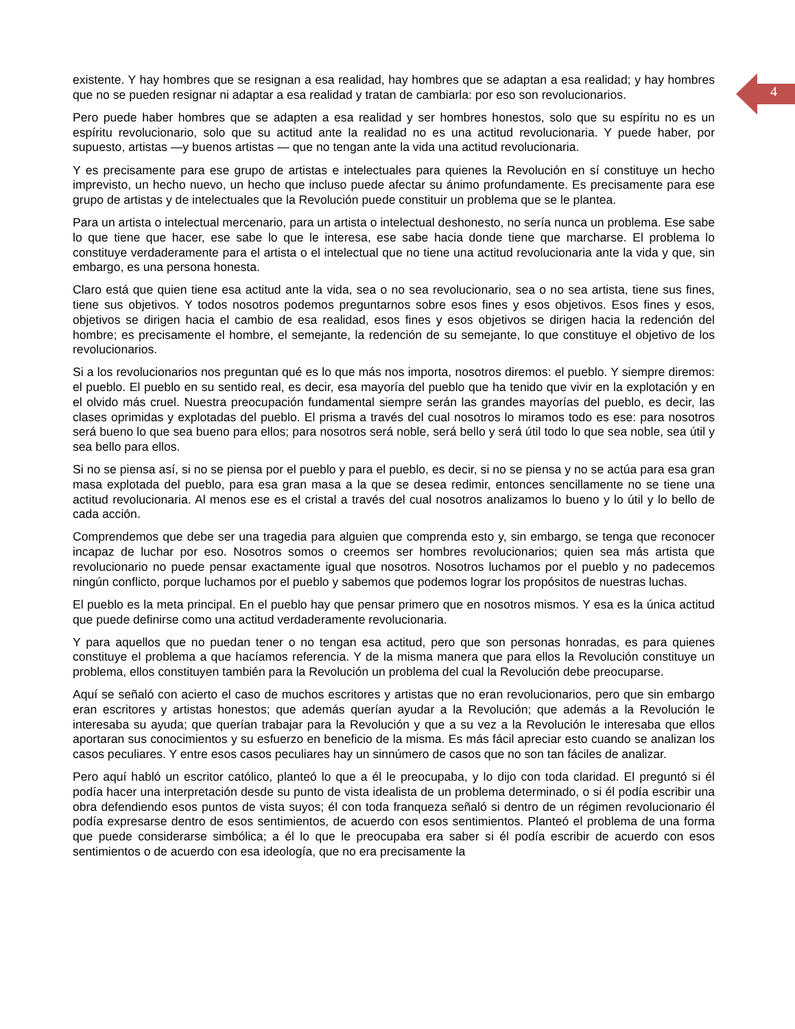4
existente. Y hay hombres que se resignan a esa realidad, hay hombres que se adaptan a esa realidad; y hay hombres que no se pueden resignar ni adaptar a esa realidad y tratan de cambiarla: por eso son revolucionarios.
Pero puede haber hombres que se adapten a esa realidad y ser hombres honestos, solo que su espíritu no es un espíritu revolucionario, solo que su actitud ante la realidad no es una actitud revolucionaria. Y puede haber, por supuesto, artistas —y buenos artistas — que no tengan ante la vida una actitud revolucionaria.
Y es precisamente para ese grupo de artistas e intelectuales para quienes la Revolución en sí constituye un hecho imprevisto, un hecho nuevo, un hecho que incluso puede afectar su ánimo profundamente. Es precisamente para ese grupo de artistas y de intelectuales que la Revolución puede constituir un problema que se le plantea.
Para un artista o intelectual mercenario, para un artista o intelectual deshonesto, no sería nunca un problema. Ese sabe lo que tiene que hacer, ese sabe lo que le interesa, ese sabe hacia donde tiene que marcharse. El problema lo constituye verdaderamente para el artista o el intelectual que no tiene una actitud revolucionaria ante la vida y que, sin embargo, es una persona honesta.
Claro está que quien tiene esa actitud ante la vida, sea o no sea revolucionario, sea o no sea artista, tiene sus fines, tiene sus objetivos. Y todos nosotros podemos preguntarnos sobre esos fines y esos objetivos. Esos fines y esos, objetivos se dirigen hacia el cambio de esa realidad, esos fines y esos objetivos se dirigen hacia la redención del hombre; es precisamente el hombre, el semejante, la redención de su semejante, lo que constituye el objetivo de los revolucionarios.
Si a los revolucionarios nos preguntan qué es lo que más nos importa, nosotros diremos: el pueblo. Y siempre diremos: el pueblo. El pueblo en su sentido real, es decir, esa mayoría del pueblo que ha tenido que vivir en la explotación y en el olvido más cruel. Nuestra preocupación fundamental siempre serán las grandes mayorías del pueblo, es decir, las clases oprimidas y explotadas del pueblo. El prisma a través del cual nosotros lo miramos todo es ese: para nosotros será bueno lo que sea bueno para ellos; para nosotros será noble, será bello y será útil todo lo que sea noble, sea útil y sea bello para ellos.
Si no se piensa así, si no se piensa por el pueblo y para el pueblo, es decir, si no se piensa y no se actúa para esa gran masa explotada del pueblo, para esa gran masa a la que se desea redimir, entonces sencillamente no se tiene una actitud revolucionaria. Al menos ese es el cristal a través del cual nosotros analizamos lo bueno y lo útil y lo bello de cada acción.
Comprendemos que debe ser una tragedia para alguien que comprenda esto y, sin embargo, se tenga que reconocer incapaz de luchar por eso. Nosotros somos o creemos ser hombres revolucionarios; quien sea más artista que revolucionario no puede pensar exactamente igual que nosotros. Nosotros luchamos por el pueblo y no padecemos ningún conflicto, porque luchamos por el pueblo y sabemos que podemos lograr los propósitos de nuestras luchas.
El pueblo es la meta principal. En el pueblo hay que pensar primero que en nosotros mismos. Y esa es la única actitud que puede definirse como una actitud verdaderamente revolucionaria.
Y para aquellos que no puedan tener o no tengan esa actitud, pero que son personas honradas, es para quienes constituye el problema a que hacíamos referencia. Y de la misma manera que para ellos la Revolución constituye un problema, ellos constituyen también para la Revolución un problema del cual la Revolución debe preocuparse.
Aquí se señaló con acierto el caso de muchos escritores y artistas que no eran revolucionarios, pero que sin embargo eran escritores y artistas honestos; que además querían ayudar a la Revolución; que además a la Revolución le interesaba su ayuda; que querían trabajar para la Revolución y que a su vez a la Revolución le interesaba que ellos aportaran sus conocimientos y su esfuerzo en beneficio de la misma. Es más fácil apreciar esto cuando se analizan los casos peculiares. Y entre esos casos peculiares hay un sinnúmero de casos que no son tan fáciles de analizar.
Pero aquí habló un escritor católico, planteó lo que a él le preocupaba, y lo dijo con toda claridad. El preguntó si él podía hacer una interpretación desde su punto de vista idealista de un problema determinado, o si él podía escribir una obra defendiendo esos puntos de vista suyos; él con toda franqueza señaló si dentro de un régimen revolucionario él podía expresarse dentro de esos sentimientos, de acuerdo con esos sentimientos. Planteó el problema de una forma que puede considerarse simbólica; a él lo que le preocupaba era saber si él podía escribir de acuerdo con esos sentimientos o de acuerdo con esa ideología, que no era precisamente la